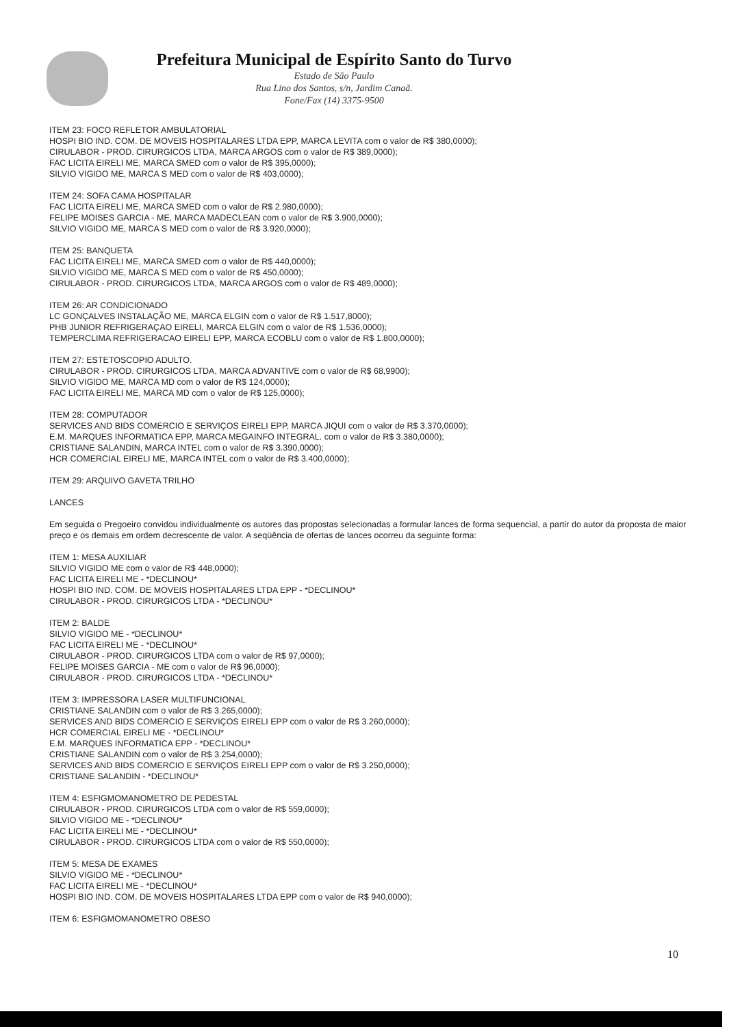Prefeitura Municipal de Espírito Santo do Turvo
Estado de São Paulo
Rua Lino dos Santos, s/n, Jardim Canaã.
Fone/Fax (14) 3375-9500
ITEM 23: FOCO REFLETOR AMBULATORIAL
HOSPI BIO IND. COM. DE MOVEIS HOSPITALARES LTDA EPP, MARCA LEVITA com o valor de R$ 380,0000);
CIRULABOR - PROD. CIRURGICOS LTDA, MARCA ARGOS com o valor de R$ 389,0000);
FAC LICITA EIRELI ME, MARCA SMED com o valor de R$ 395,0000);
SILVIO VIGIDO ME, MARCA S MED com o valor de R$ 403,0000);
ITEM 24: SOFA CAMA HOSPITALAR
FAC LICITA EIRELI ME, MARCA SMED com o valor de R$ 2.980,0000);
FELIPE MOISES GARCIA - ME, MARCA MADECLEAN com o valor de R$ 3.900,0000);
SILVIO VIGIDO ME, MARCA S MED com o valor de R$ 3.920,0000);
ITEM 25: BANQUETA
FAC LICITA EIRELI ME, MARCA SMED com o valor de R$ 440,0000);
SILVIO VIGIDO ME, MARCA S MED com o valor de R$ 450,0000);
CIRULABOR - PROD. CIRURGICOS LTDA, MARCA ARGOS com o valor de R$ 489,0000);
ITEM 26: AR CONDICIONADO
LC GONÇALVES INSTALAÇÃO ME, MARCA ELGIN com o valor de R$ 1.517,8000);
PHB JUNIOR REFRIGERAÇAO EIRELI, MARCA ELGIN com o valor de R$ 1.536,0000);
TEMPERCLIMA REFRIGERACAO EIRELI EPP, MARCA ECOBLU com o valor de R$ 1.800,0000);
ITEM 27: ESTETOSCOPIO ADULTO.
CIRULABOR - PROD. CIRURGICOS LTDA, MARCA ADVANTIVE com o valor de R$ 68,9900);
SILVIO VIGIDO ME, MARCA MD com o valor de R$ 124,0000);
FAC LICITA EIRELI ME, MARCA MD com o valor de R$ 125,0000);
ITEM 28: COMPUTADOR
SERVICES AND BIDS COMERCIO E SERVIÇOS EIRELI EPP, MARCA JIQUI com o valor de R$ 3.370,0000);
E.M. MARQUES INFORMATICA EPP, MARCA MEGAINFO INTEGRAL. com o valor de R$ 3.380,0000);
CRISTIANE SALANDIN, MARCA INTEL com o valor de R$ 3.390,0000);
HCR COMERCIAL EIRELI ME, MARCA INTEL com o valor de R$ 3.400,0000);
ITEM 29: ARQUIVO GAVETA TRILHO
LANCES
Em seguida o Pregoeiro convidou individualmente os autores das propostas selecionadas a formular lances de forma sequencial, a partir do autor da proposta de maior preço e os demais em ordem decrescente de valor. A seqüência de ofertas de lances ocorreu da seguinte forma:
ITEM 1: MESA AUXILIAR
SILVIO VIGIDO ME com o valor de R$ 448,0000);
FAC LICITA EIRELI ME - *DECLINOU*
HOSPI BIO IND. COM. DE MOVEIS HOSPITALARES LTDA EPP - *DECLINOU*
CIRULABOR - PROD. CIRURGICOS LTDA - *DECLINOU*
ITEM 2: BALDE
SILVIO VIGIDO ME - *DECLINOU*
FAC LICITA EIRELI ME - *DECLINOU*
CIRULABOR - PROD. CIRURGICOS LTDA com o valor de R$ 97,0000);
FELIPE MOISES GARCIA - ME com o valor de R$ 96,0000);
CIRULABOR - PROD. CIRURGICOS LTDA - *DECLINOU*
ITEM 3: IMPRESSORA LASER MULTIFUNCIONAL
CRISTIANE SALANDIN com o valor de R$ 3.265,0000);
SERVICES AND BIDS COMERCIO E SERVIÇOS EIRELI EPP com o valor de R$ 3.260,0000);
HCR COMERCIAL EIRELI ME - *DECLINOU*
E.M. MARQUES INFORMATICA EPP - *DECLINOU*
CRISTIANE SALANDIN com o valor de R$ 3.254,0000);
SERVICES AND BIDS COMERCIO E SERVIÇOS EIRELI EPP com o valor de R$ 3.250,0000);
CRISTIANE SALANDIN - *DECLINOU*
ITEM 4: ESFIGMOMANOMETRO DE PEDESTAL
CIRULABOR - PROD. CIRURGICOS LTDA com o valor de R$ 559,0000);
SILVIO VIGIDO ME - *DECLINOU*
FAC LICITA EIRELI ME - *DECLINOU*
CIRULABOR - PROD. CIRURGICOS LTDA com o valor de R$ 550,0000);
ITEM 5: MESA DE EXAMES
SILVIO VIGIDO ME - *DECLINOU*
FAC LICITA EIRELI ME - *DECLINOU*
HOSPI BIO IND. COM. DE MOVEIS HOSPITALARES LTDA EPP com o valor de R$ 940,0000);
ITEM 6: ESFIGMOMANOMETRO OBESO
10